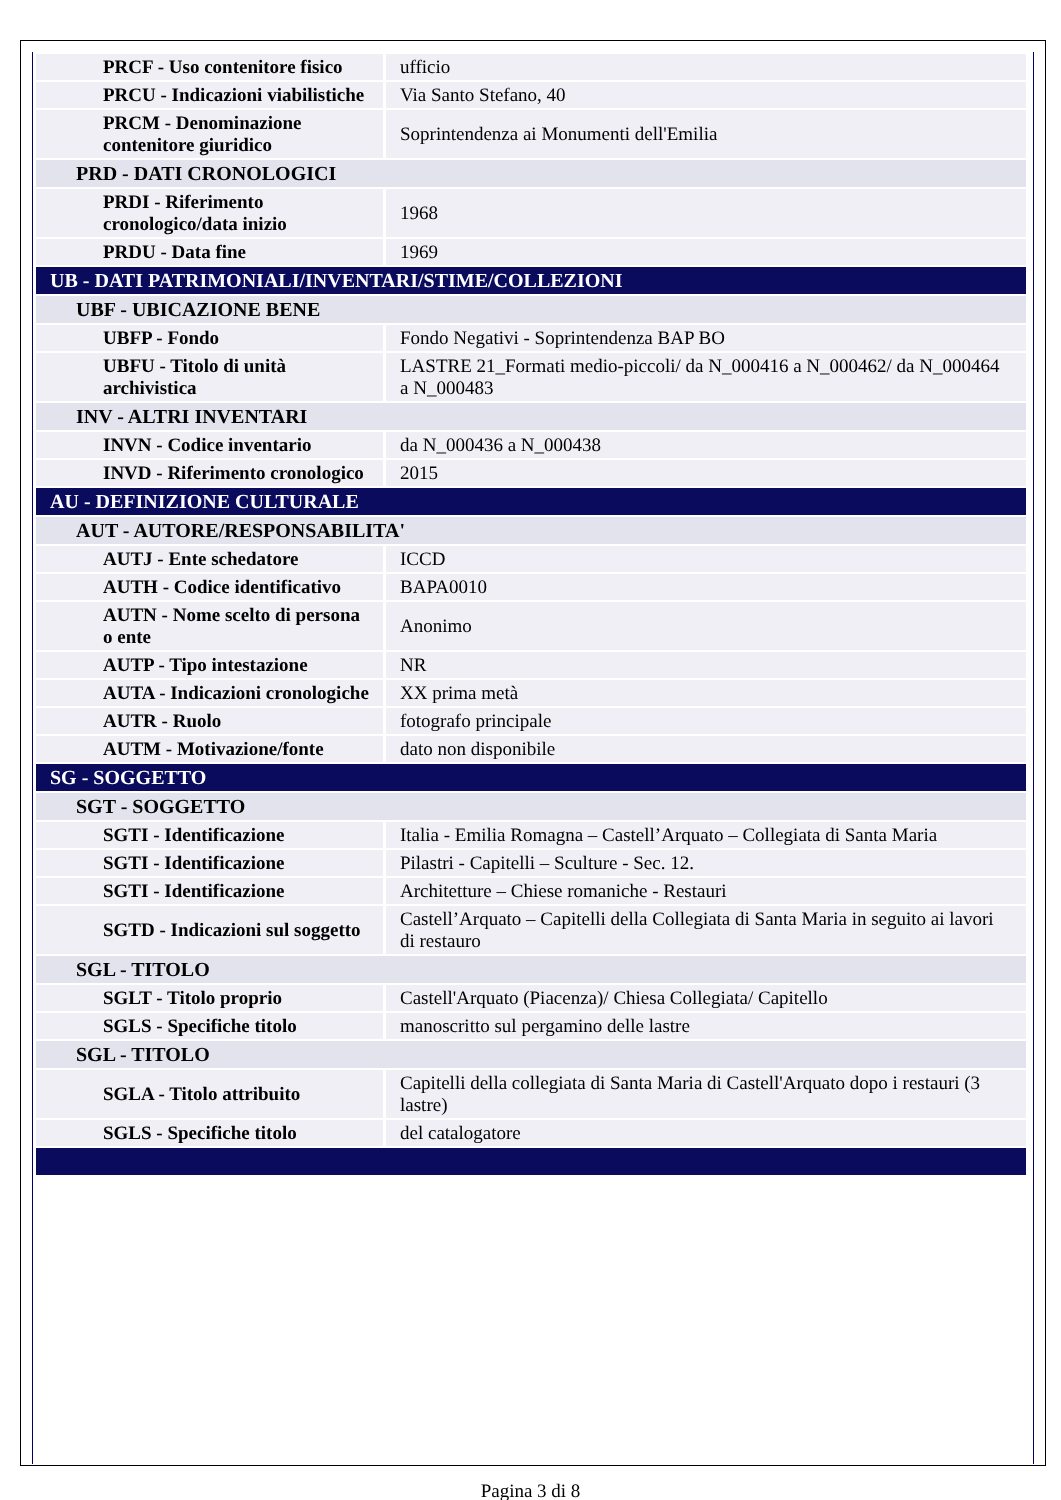| PRCF - Uso contenitore fisico | ufficio |
| PRCU - Indicazioni viabilistiche | Via Santo Stefano, 40 |
| PRCM - Denominazione contenitore giuridico | Soprintendenza ai Monumenti dell'Emilia |
| PRD - DATI CRONOLOGICI | |
| PRDI - Riferimento cronologico/data inizio | 1968 |
| PRDU - Data fine | 1969 |
| UB - DATI PATRIMONIALI/INVENTARI/STIME/COLLEZIONI | |
| UBF - UBICAZIONE BENE | |
| UBFP - Fondo | Fondo Negativi - Soprintendenza BAP BO |
| UBFU - Titolo di unità archivistica | LASTRE 21_Formati medio-piccoli/ da N_000416 a N_000462/ da N_000464 a N_000483 |
| INV - ALTRI INVENTARI | |
| INVN - Codice inventario | da N_000436 a N_000438 |
| INVD - Riferimento cronologico | 2015 |
| AU - DEFINIZIONE CULTURALE | |
| AUT - AUTORE/RESPONSABILITA' | |
| AUTJ - Ente schedatore | ICCD |
| AUTH - Codice identificativo | BAPA0010 |
| AUTN - Nome scelto di persona o ente | Anonimo |
| AUTP - Tipo intestazione | NR |
| AUTA - Indicazioni cronologiche | XX prima metà |
| AUTR - Ruolo | fotografo principale |
| AUTM - Motivazione/fonte | dato non disponibile |
| SG - SOGGETTO | |
| SGT - SOGGETTO | |
| SGTI - Identificazione | Italia - Emilia Romagna – Castell’Arquato – Collegiata di Santa Maria |
| SGTI - Identificazione | Pilastri - Capitelli – Sculture - Sec. 12. |
| SGTI - Identificazione | Architetture – Chiese romaniche - Restauri |
| SGTD - Indicazioni sul soggetto | Castell’Arquato – Capitelli della Collegiata di Santa Maria in seguito ai lavori di restauro |
| SGL - TITOLO | |
| SGLT - Titolo proprio | Castell'Arquato (Piacenza)/ Chiesa Collegiata/ Capitello |
| SGLS - Specifiche titolo | manoscritto sul pergamino delle lastre |
| SGL - TITOLO | |
| SGLA - Titolo attribuito | Capitelli della collegiata di Santa Maria di Castell'Arquato dopo i restauri (3 lastre) |
| SGLS - Specifiche titolo | del catalogatore |
Pagina 3 di 8